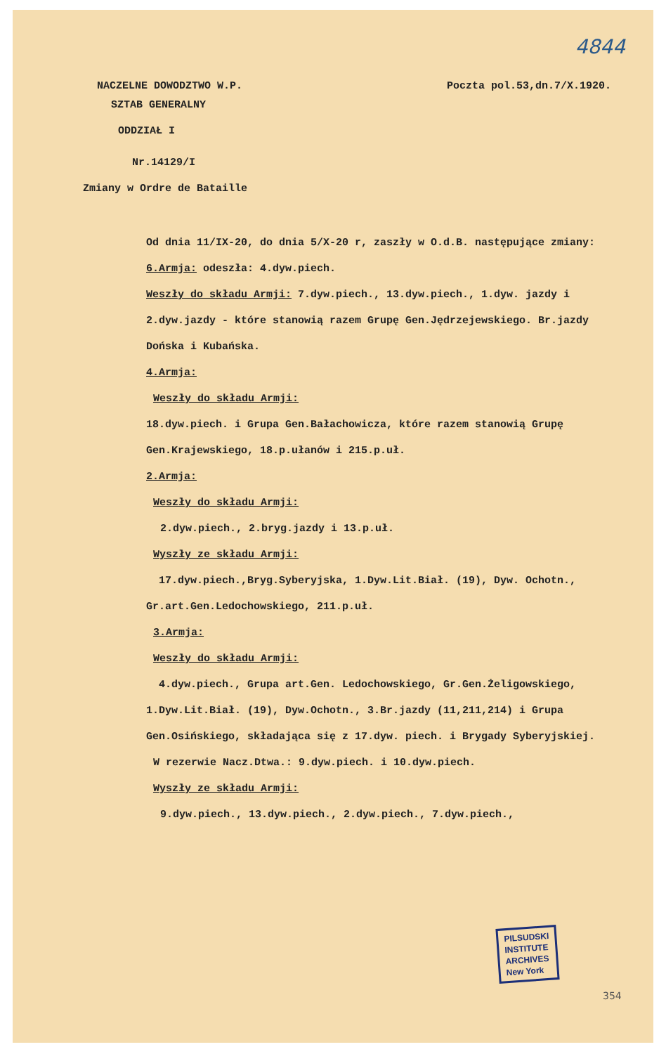4844
NACZELNE DOWODZTWO W.P. Poczta pol.53,dn.7/X.1920.
SZTAB GENERALNY
ODDZIAŁ I
Nr.14129/I
Zmiany w Ordre de Bataille
Od dnia 11/IX-20, do dnia 5/X-20 r, zaszły w O.d.B. następujące zmiany:
6.Armja: odeszła: 4.dyw.piech.
Weszły do składu Armji: 7.dyw.piech., 13.dyw.piech., 1.dyw. jazdy i 2.dyw.jazdy - które stanowią razem Grupę Gen.Jędrzejewskiego. Br.jazdy Dońska i Kubańska.
4.Armja:
Weszły do składu Armji:
18.dyw.piech. i Grupa Gen.Bałachowicza, które razem stanowią Grupę Gen.Krajewskiego, 18.p.ułanów i 215.p.uł.
2.Armja:
Weszły do składu Armji:
2.dyw.piech., 2.bryg.jazdy i 13.p.uł.
Wyszły ze składu Armji:
17.dyw.piech.,Bryg.Syberyjska, 1.Dyw.Lit.Biał. (19), Dyw. Ochotn., Gr.art.Gen.Ledochowskiego, 211.p.uł.
3.Armja:
Weszły do składu Armji:
4.dyw.piech., Grupa art.Gen. Ledochowskiego, Gr.Gen.Żeligowskiego, 1.Dyw.Lit.Biał. (19), Dyw.Ochotn., 3.Br.jazdy (11,211,214) i Grupa Gen.Osińskiego, składająca się z 17.dyw. piech. i Brygady Syberyjskiej.
W rezerwie Nacz.Dtwa.: 9.dyw.piech. i 10.dyw.piech.
Wyszły ze składu Armji:
9.dyw.piech., 13.dyw.piech., 2.dyw.piech., 7.dyw.piech.,
PILSUDSKI
INSTITUTE
ARCHIVES
New York
354